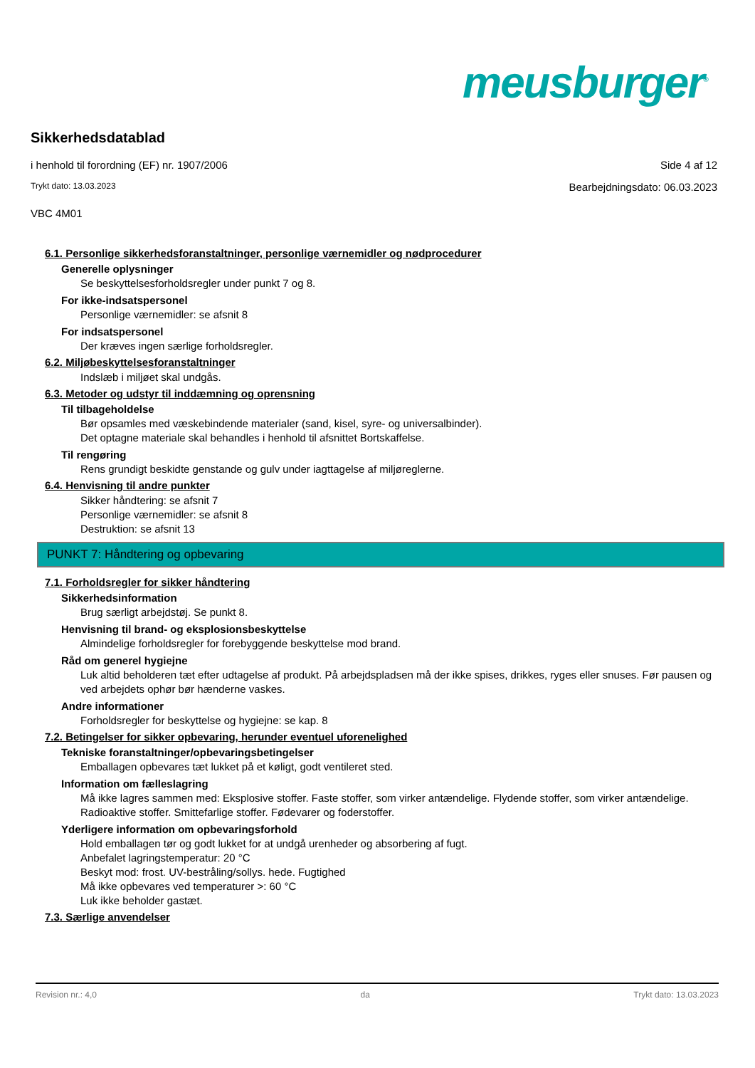meusburger<sup>®</sup>
Sikkerhedsdatablad
i henhold til forordning (EF) nr. 1907/2006 Side 4 af 12
Trykt dato: 13.03.2023 Bearbejdningsdato: 06.03.2023
VBC 4M01
6.1. Personlige sikkerhedsforanstaltninger, personlige værnemidler og nødprocedurer
Generelle oplysninger
Se beskyttelsesforholdsregler under punkt 7 og 8.
For ikke-indsatspersonel
Personlige værnemidler: se afsnit 8
For indsatspersonel
Der kræves ingen særlige forholdsregler.
6.2. Miljøbeskyttelsesforanstaltninger
Indslæb i miljøet skal undgås.
6.3. Metoder og udstyr til inddæmning og oprensning
Til tilbageholdelse
Bør opsamles med væskebindende materialer (sand, kisel, syre- og universalbinder).
Det optagne materiale skal behandles i henhold til afsnittet Bortskaffelse.
Til rengøring
Rens grundigt beskidte genstande og gulv under iagttagelse af miljøreglerne.
6.4. Henvisning til andre punkter
Sikker håndtering: se afsnit 7
Personlige værnemidler: se afsnit 8
Destruktion: se afsnit 13
PUNKT 7: Håndtering og opbevaring
7.1. Forholdsregler for sikker håndtering
Sikkerhedsinformation
Brug særligt arbejdstøj. Se punkt 8.
Henvisning til brand- og eksplosionsbeskyttelse
Almindelige forholdsregler for forebyggende beskyttelse mod brand.
Råd om generel hygiejne
Luk altid beholderen tæt efter udtagelse af produkt. På arbejdspladsen må der ikke spises, drikkes, ryges eller snuses. Før pausen og ved arbejdets ophør bør hænderne vaskes.
Andre informationer
Forholdsregler for beskyttelse og hygiejne: se kap. 8
7.2. Betingelser for sikker opbevaring, herunder eventuel uforenelighed
Tekniske foranstaltninger/opbevaringsbetingelser
Emballagen opbevares tæt lukket på et køligt, godt ventileret sted.
Information om fælleslagring
Må ikke lagres sammen med: Eksplosive stoffer. Faste stoffer, som virker antændelige. Flydende stoffer, som virker antændelige. Radioaktive stoffer. Smittefarlige stoffer. Fødevarer og foderstoffer.
Yderligere information om opbevaringsforhold
Hold emballagen tør og godt lukket for at undgå urenheder og absorbering af fugt.
Anbefalet lagringstemperatur: 20 °C
Beskyt mod: frost. UV-bestråling/sollys. hede. Fugtighed
Må ikke opbevares ved temperaturer >: 60 °C
Luk ikke beholder gastæt.
7.3. Særlige anvendelser
Revision nr.: 4,0 da Trykt dato: 13.03.2023